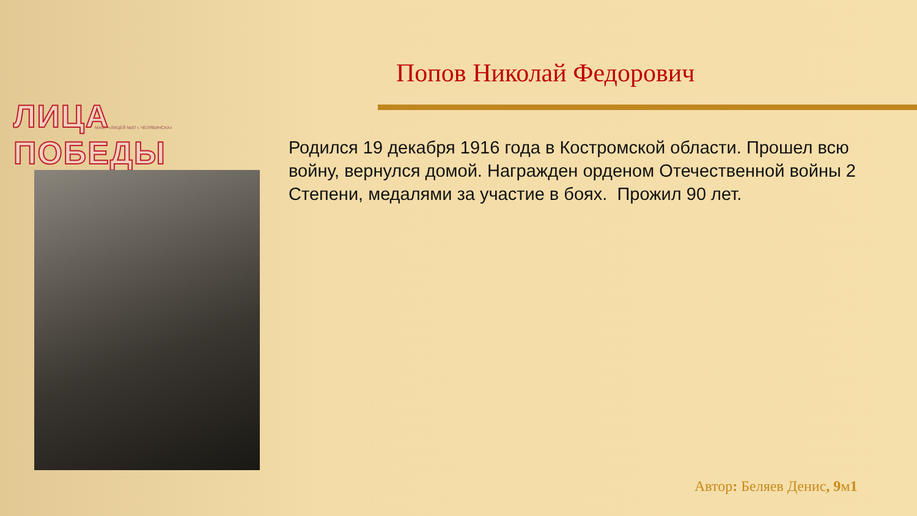ЛИЦА ПОБЕДЫ МАОУ «ЛИЦЕЙ №97 г. ЧЕЛЯБИНСКА»
Попов Николай Федорович
Родился 19 декабря 1916 года в Костромской области. Прошел всю войну, вернулся домой. Награжден орденом Отечественной войны 2 Степени, медалями за участие в боях. Прожил 90 лет.
Автор: Беляев Денис, 9м1